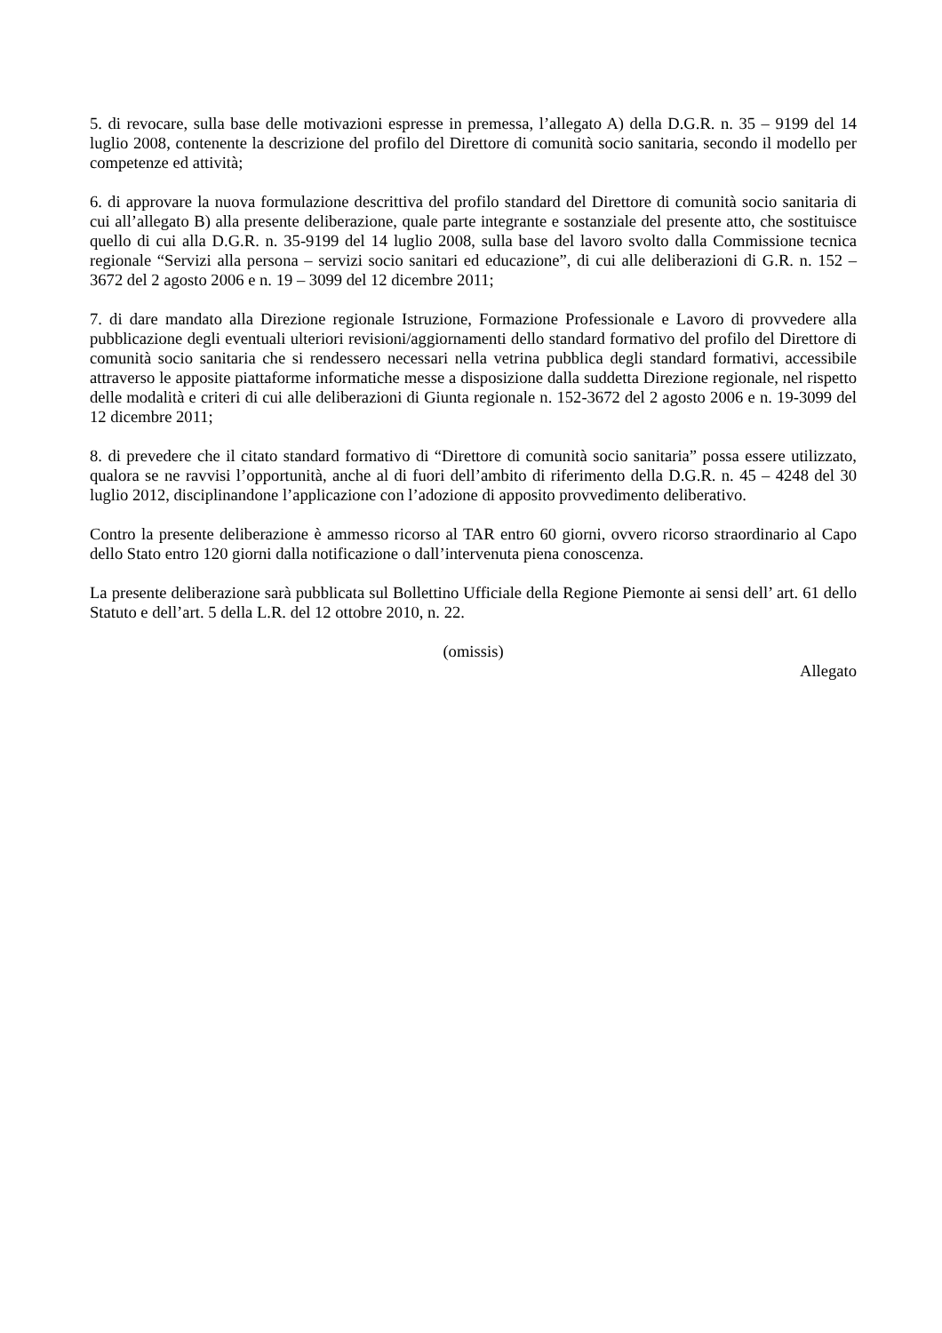5. di revocare, sulla base delle motivazioni espresse in premessa, l’allegato A) della D.G.R. n. 35 – 9199 del 14 luglio 2008, contenente la descrizione del profilo del Direttore di comunità socio sanitaria, secondo il modello per competenze ed attività;
6. di approvare la nuova formulazione descrittiva del profilo standard del Direttore di comunità socio sanitaria di cui all’allegato B) alla presente deliberazione, quale parte integrante e sostanziale del presente atto, che sostituisce quello di cui alla D.G.R. n. 35-9199 del 14 luglio 2008, sulla base del lavoro svolto dalla Commissione tecnica regionale “Servizi alla persona – servizi socio sanitari ed educazione”, di cui alle deliberazioni di G.R. n. 152 – 3672 del 2 agosto 2006 e n. 19 – 3099 del 12 dicembre 2011;
7. di dare mandato alla Direzione regionale Istruzione, Formazione Professionale e Lavoro di provvedere alla pubblicazione degli eventuali ulteriori revisioni/aggiornamenti dello standard formativo del profilo del Direttore di comunità socio sanitaria che si rendessero necessari nella vetrina pubblica degli standard formativi, accessibile attraverso le apposite piattaforme informatiche messe a disposizione dalla suddetta Direzione regionale, nel rispetto delle modalità e criteri di cui alle deliberazioni di Giunta regionale n. 152-3672 del 2 agosto 2006 e n. 19-3099 del 12 dicembre 2011;
8. di prevedere che il citato standard formativo di “Direttore di comunità socio sanitaria” possa essere utilizzato, qualora se ne ravvisi l’opportunità, anche al di fuori dell’ambito di riferimento della D.G.R. n. 45 – 4248 del 30 luglio 2012, disciplinandone l’applicazione con l’adozione di apposito provvedimento deliberativo.
Contro la presente deliberazione è ammesso ricorso al TAR entro 60 giorni, ovvero ricorso straordinario al Capo dello Stato entro 120 giorni dalla notificazione o dall’intervenuta piena conoscenza.
La presente deliberazione sarà pubblicata sul Bollettino Ufficiale della Regione Piemonte ai sensi dell’ art. 61 dello Statuto e dell’art. 5 della L.R. del 12 ottobre 2010, n. 22.
(omissis)
Allegato